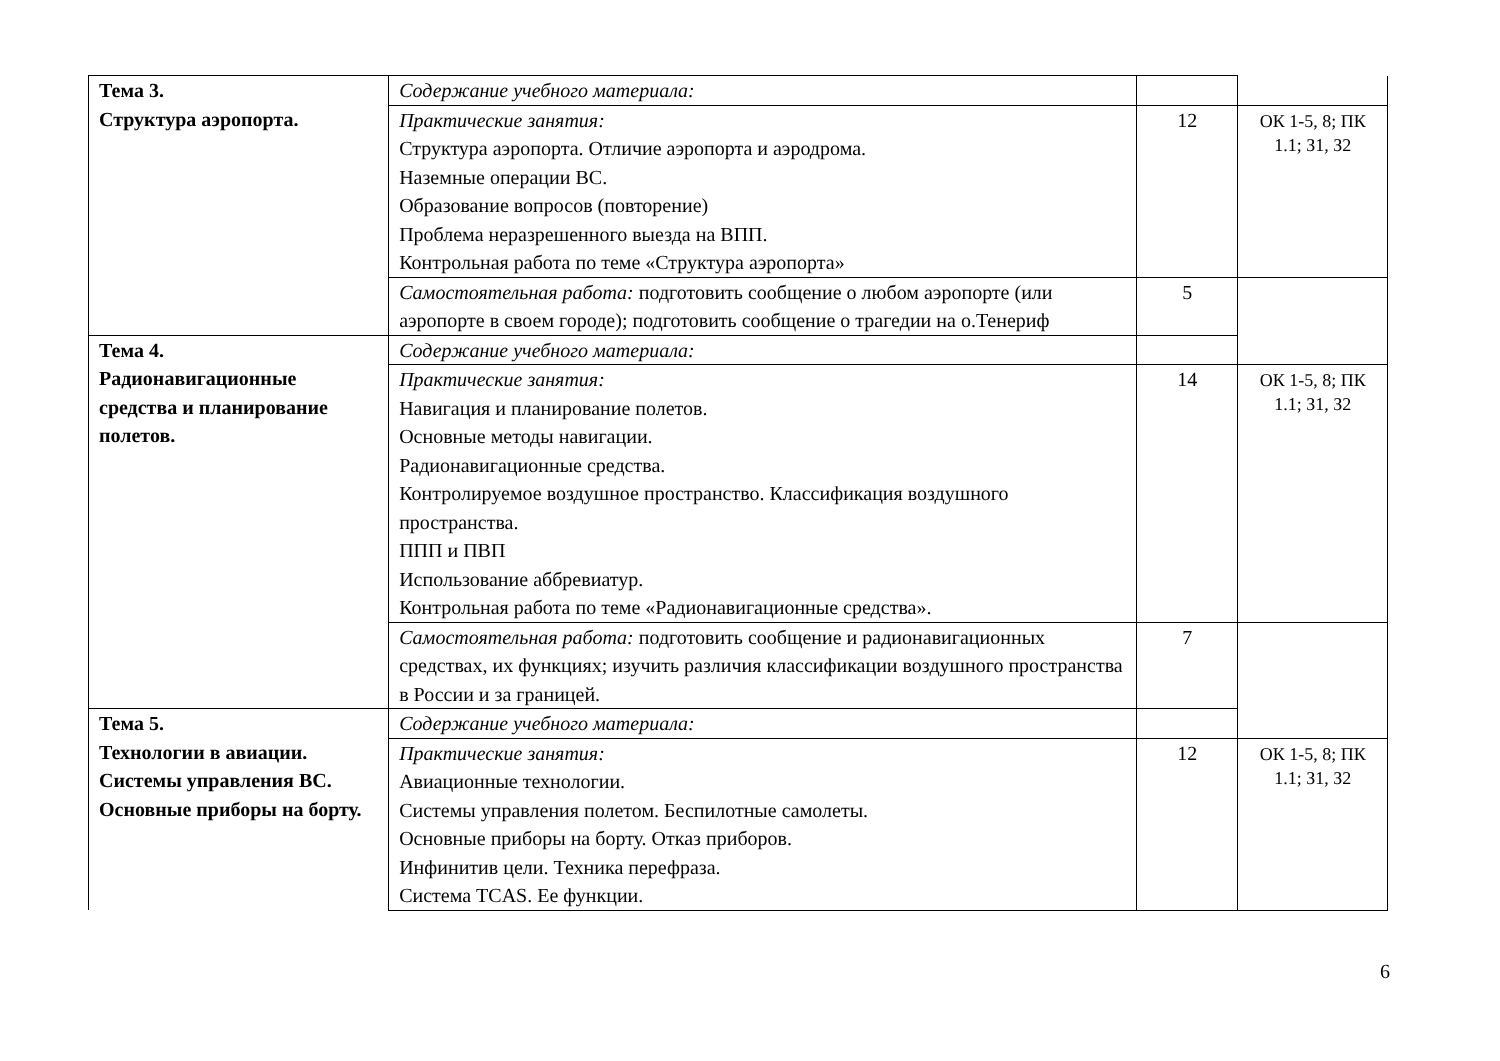| Тема 3. Структура аэропорта. | Содержание учебного материала: | | |
| | Практические занятия: Структура аэропорта. Отличие аэропорта и аэродрома. Наземные операции ВС. Образование вопросов (повторение) Проблема неразрешенного выезда на ВПП. Контрольная работа по теме «Структура аэропорта» | 12 | ОК 1-5, 8; ПК 1.1; З1, З2 |
| | Самостоятельная работа: подготовить сообщение о любом аэропорте (или аэропорте в своем городе); подготовить сообщение о трагедии на о.Тенериф | 5 | |
| Тема 4. Радионавигационные средства и планирование полетов. | Содержание учебного материала: | | |
| | Практические занятия: Навигация и планирование полетов. Основные методы навигации. Радионавигационные средства. Контролируемое воздушное пространство. Классификация воздушного пространства. ППП и ПВП Использование аббревиатур. Контрольная работа по теме «Радионавигационные средства». | 14 | ОК 1-5, 8; ПК 1.1; З1, З2 |
| | Самостоятельная работа: подготовить сообщение и радионавигационных средствах, их функциях; изучить различия классификации воздушного пространства в России и за границей. | 7 | |
| Тема 5. Технологии в авиации. Системы управления ВС. Основные приборы на борту. | Содержание учебного материала: | | |
| | Практические занятия: Авиационные технологии. Системы управления полетом. Беспилотные самолеты. Основные приборы на борту. Отказ приборов. Инфинитив цели. Техника перефраза. Система TCAS. Ее функции. | 12 | ОК 1-5, 8; ПК 1.1; З1, З2 |
6